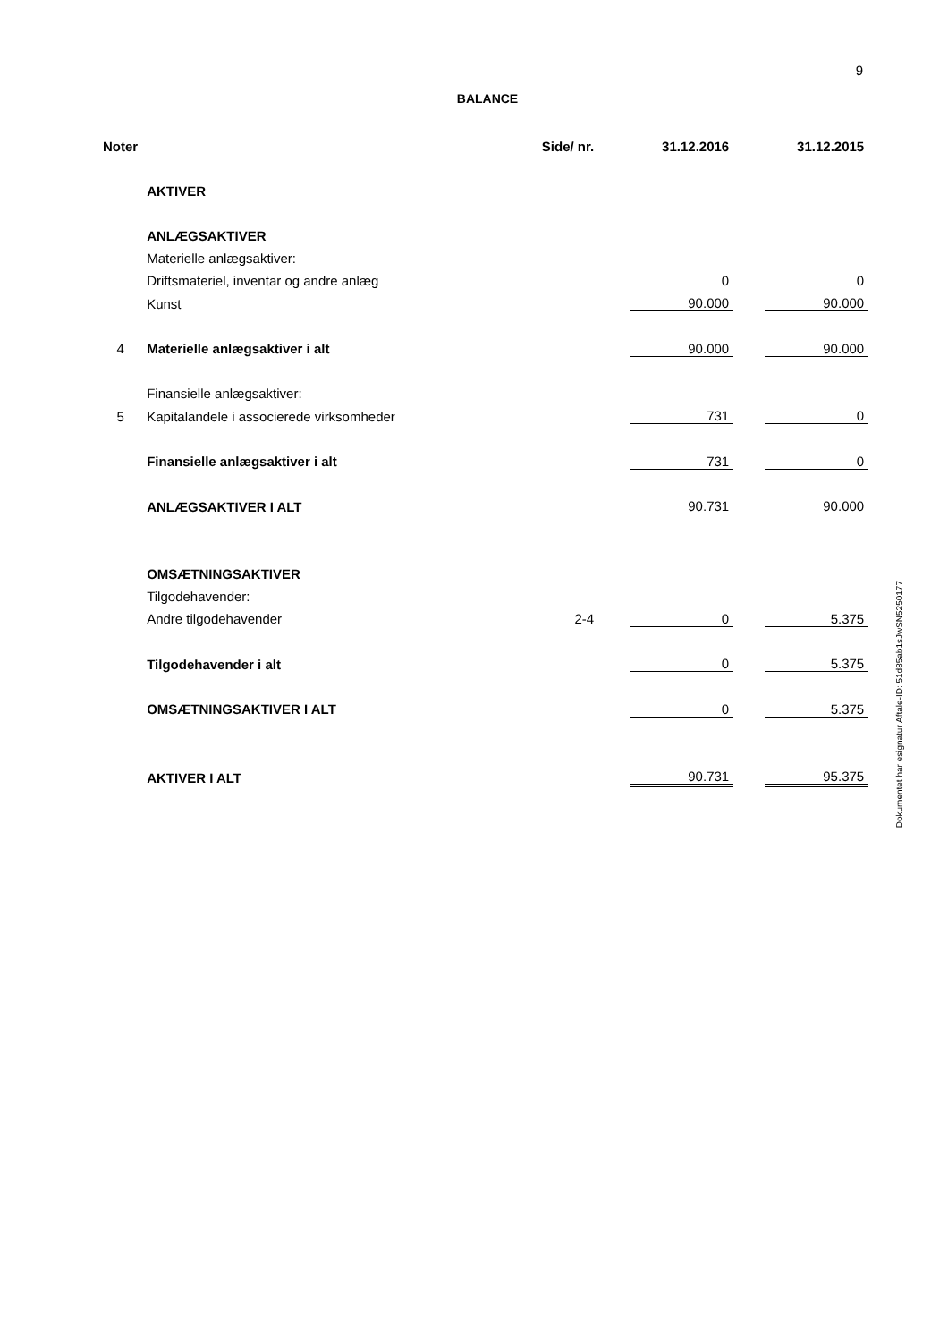9
BALANCE
| Noter | | Side/ nr. | | 31.12.2016 | | 31.12.2015 |
| --- | --- | --- | --- | --- | --- | --- |
| | AKTIVER | | | | | |
| | ANLÆGSAKTIVER | | | | | |
| | Materielle anlægsaktiver: | | | | | |
| | Driftsmateriel, inventar og andre anlæg | | | 0 | | 0 |
| | Kunst | | | 90.000 | | 90.000 |
| 4 | Materielle anlægsaktiver i alt | | | 90.000 | | 90.000 |
| | Finansielle anlægsaktiver: | | | | | |
| 5 | Kapitalandele i associerede virksomheder | | | 731 | | 0 |
| | Finansielle anlægsaktiver i alt | | | 731 | | 0 |
| | ANLÆGSAKTIVER I ALT | | | 90.731 | | 90.000 |
| | OMSÆTNINGSAKTIVER | | | | | |
| | Tilgodehavender: | | | | | |
| | Andre tilgodehavender | 2-4 | | 0 | | 5.375 |
| | Tilgodehavender i alt | | | 0 | | 5.375 |
| | OMSÆTNINGSAKTIVER I ALT | | | 0 | | 5.375 |
| | AKTIVER I ALT | | | 90.731 | | 95.375 |
Dokumentet har esignatur Aftale-ID: 51d85ab1sJwSN5250177